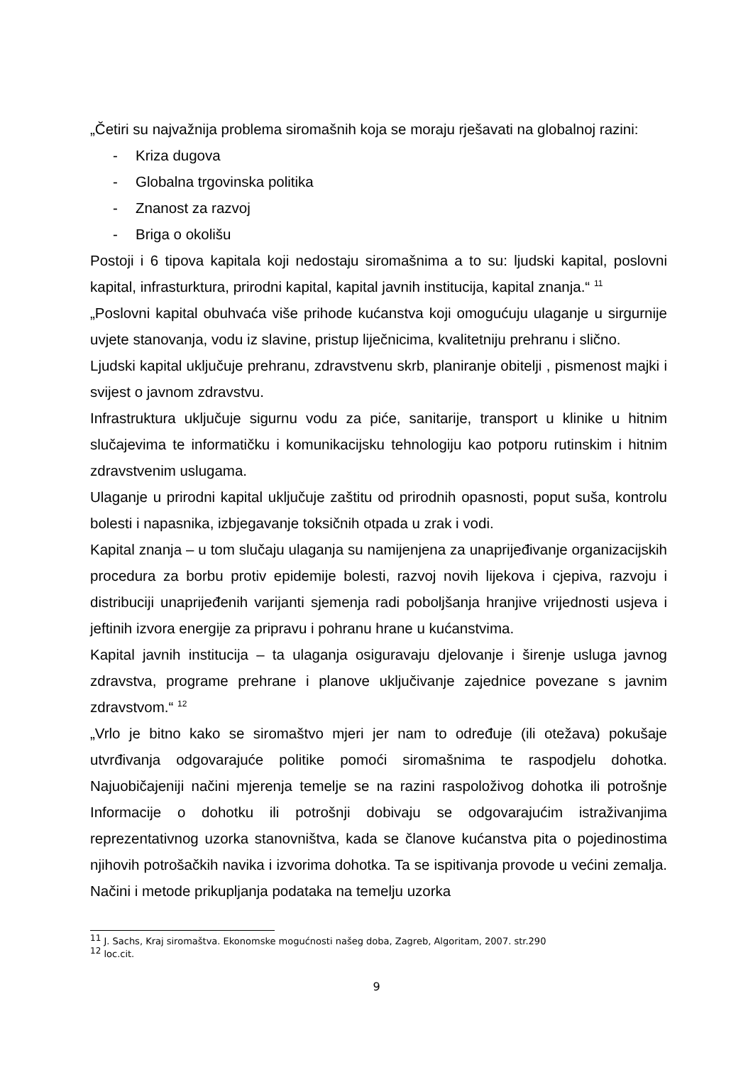„Četiri su najvažnija problema siromašnih koja se moraju rješavati na globalnoj razini:
- Kriza dugova
- Globalna trgovinska politika
- Znanost za razvoj
- Briga o okolišu
Postoji i 6 tipova kapitala koji nedostaju siromašnima a to su: ljudski kapital, poslovni kapital, infrasturktura, prirodni kapital, kapital javnih institucija, kapital znanja.“ <sup>11</sup>
„Poslovni kapital obuhvaća više prihode kućanstva koji omogućuju ulaganje u sirgurnije uvjete stanovanja, vodu iz slavine, pristup liječnicima, kvalitetniju prehranu i slično.
Ljudski kapital uključuje prehranu, zdravstvenu skrb, planiranje obitelji , pismenost majki i svijest o javnom zdravstvu.
Infrastruktura uključuje sigurnu vodu za piće, sanitarije, transport u klinike u hitnim slučajevima te informatičku i komunikacijsku tehnologiju kao potporu rutinskim i hitnim zdravstvenim uslugama.
Ulaganje u prirodni kapital uključuje zaštitu od prirodnih opasnosti, poput suša, kontrolu bolesti i napasnika, izbjegavanje toksičnih otpada u zrak i vodi.
Kapital znanja – u tom slučaju ulaganja su namijenjena za unaprijeđivanje organizacijskih procedura za borbu protiv epidemije bolesti, razvoj novih lijekova i cjepiva, razvoju i distribuciji unaprijeđenih varijanti sjemenja radi poboljšanja hranjive vrijednosti usjeva i jeftinih izvora energije za pripravu i pohranu hrane u kućanstvima.
Kapital javnih institucija – ta ulaganja osiguravaju djelovanje i širenje usluga javnog zdravstva, programe prehrane i planove uključivanje zajednice povezane s javnim zdravstvom.“ <sup>12</sup>
„Vrlo je bitno kako se siromaštvo mjeri jer nam to određuje (ili otežava) pokušaje utvrđivanja odgovarajuće politike pomoći siromašnima te raspodjelu dohotka. Najuobičajeniji načini mjerenja temelje se na razini raspoloživog dohotka ili potrošnje Informacije o dohotku ili potrošnji dobivaju se odgovarajućim istraživanjima reprezentativnog uzorka stanovništva, kada se članove kućanstva pita o pojedinostima njihovih potrošačkih navika i izvorima dohotka. Ta se ispitivanja provode u većini zemalja. Načini i metode prikupljanja podataka na temelju uzorka
<sup>11</sup> J. Sachs, Kraj siromaštva. Ekonomske mogućnosti našeg doba, Zagreb, Algoritam, 2007. str.290
<sup>12</sup> loc.cit.
9